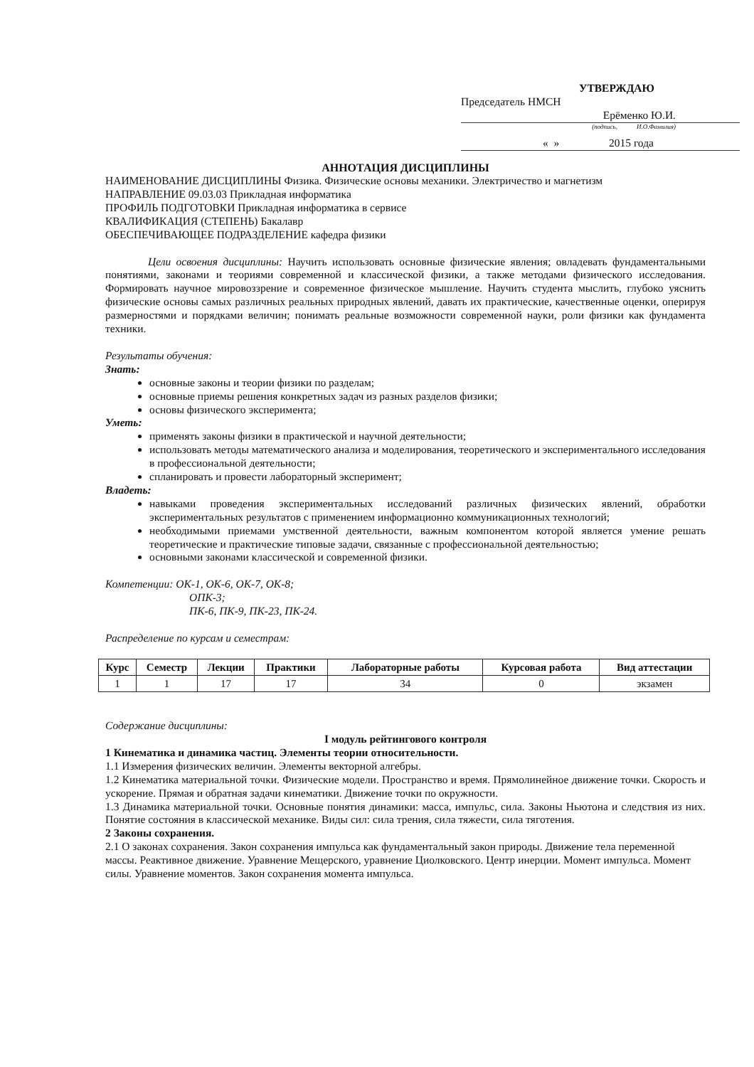УТВЕРЖДАЮ
Председатель НМСН
Ерёменко Ю.И.
(подпись, И.О.Фамилия)
« » 2015 года
АННОТАЦИЯ ДИСЦИПЛИНЫ
НАИМЕНОВАНИЕ ДИСЦИПЛИНЫ Физика. Физические основы механики. Электричество и магнетизм
НАПРАВЛЕНИЕ 09.03.03 Прикладная информатика
ПРОФИЛЬ ПОДГОТОВКИ Прикладная информатика в сервисе
КВАЛИФИКАЦИЯ (СТЕПЕНЬ) Бакалавр
ОБЕСПЕЧИВАЮЩЕЕ ПОДРАЗДЕЛЕНИЕ кафедра физики
Цели освоения дисциплины: Научить использовать основные физические явления; овладевать фундаментальными понятиями, законами и теориями современной и классической физики, а также методами физического исследования. Формировать научное мировоззрение и современное физическое мышление. Научить студента мыслить, глубоко уяснить физические основы самых различных реальных природных явлений, давать их практические, качественные оценки, оперируя размерностями и порядками величин; понимать реальные возможности современной науки, роли физики как фундамента техники.
Результаты обучения:
Знать:
основные законы и теории физики по разделам;
основные приемы решения конкретных задач из разных разделов физики;
основы физического эксперимента;
Уметь:
применять законы физики в практической и научной деятельности;
использовать методы математического анализа и моделирования, теоретического и экспериментального исследования в профессиональной деятельности;
спланировать и провести лабораторный эксперимент;
Владеть:
навыками проведения экспериментальных исследований различных физических явлений, обработки экспериментальных результатов с применением информационно коммуникационных технологий;
необходимыми приемами умственной деятельности, важным компонентом которой является умение решать теоретические и практические типовые задачи, связанные с профессиональной деятельностью;
основными законами классической и современной физики.
Компетенции: ОК-1, ОК-6, ОК-7, ОК-8;
ОПК-3;
ПК-6, ПК-9, ПК-23, ПК-24.
Распределение по курсам и семестрам:
| Курс | Семестр | Лекции | Практики | Лабораторные работы | Курсовая работа | Вид аттестации |
| --- | --- | --- | --- | --- | --- | --- |
| 1 | 1 | 17 | 17 | 34 | 0 | экзамен |
Содержание дисциплины:
I модуль рейтингового контроля
1 Кинематика и динамика частиц. Элементы теории относительности.
1.1 Измерения физических величин. Элементы векторной алгебры.
1.2 Кинематика материальной точки. Физические модели. Пространство и время. Прямолинейное движение точки. Скорость и ускорение. Прямая и обратная задачи кинематики. Движение точки по окружности.
1.3 Динамика материальной точки. Основные понятия динамики: масса, импульс, сила. Законы Ньютона и следствия из них. Понятие состояния в классической механике. Виды сил: сила трения, сила тяжести, сила тяготения.
2 Законы сохранения.
2.1 О законах сохранения. Закон сохранения импульса как фундаментальный закон природы. Движение тела переменной массы. Реактивное движение. Уравнение Мещерского, уравнение Циолковского. Центр инерции. Момент импульса. Момент силы. Уравнение моментов. Закон сохранения момента импульса.